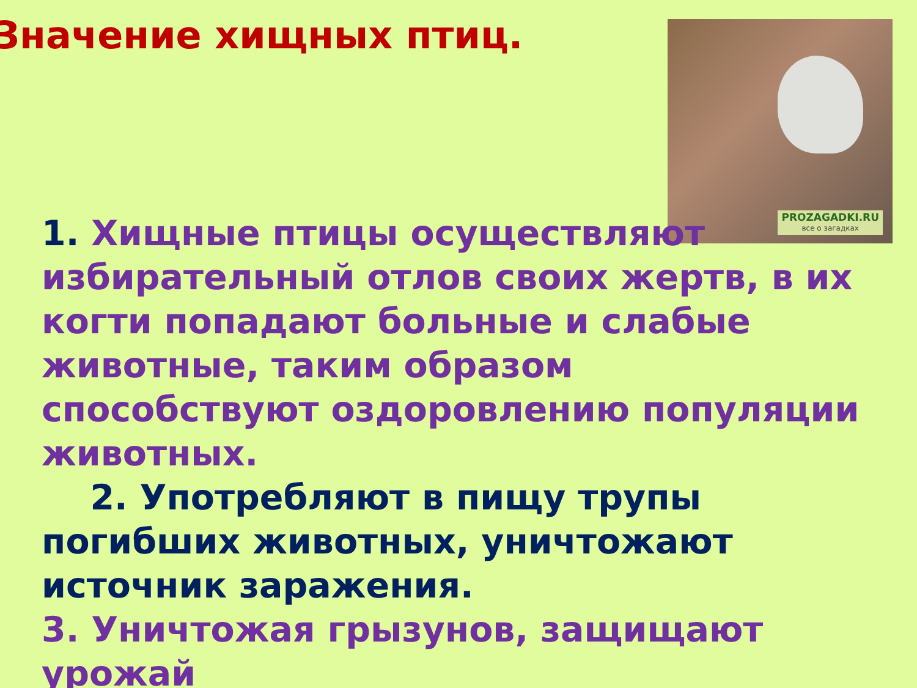Значение хищных птиц.
PROZAGADKI.RU
все о загадках
1. Хищные птицы осуществляют избирательный отлов своих жертв, в их когти попадают больные и слабые животные, таким образом способствуют оздоровлению популяции животных.
2. Употребляют в пищу трупы погибших животных, уничтожают источник заражения.
3. Уничтожая грызунов, защищают урожай